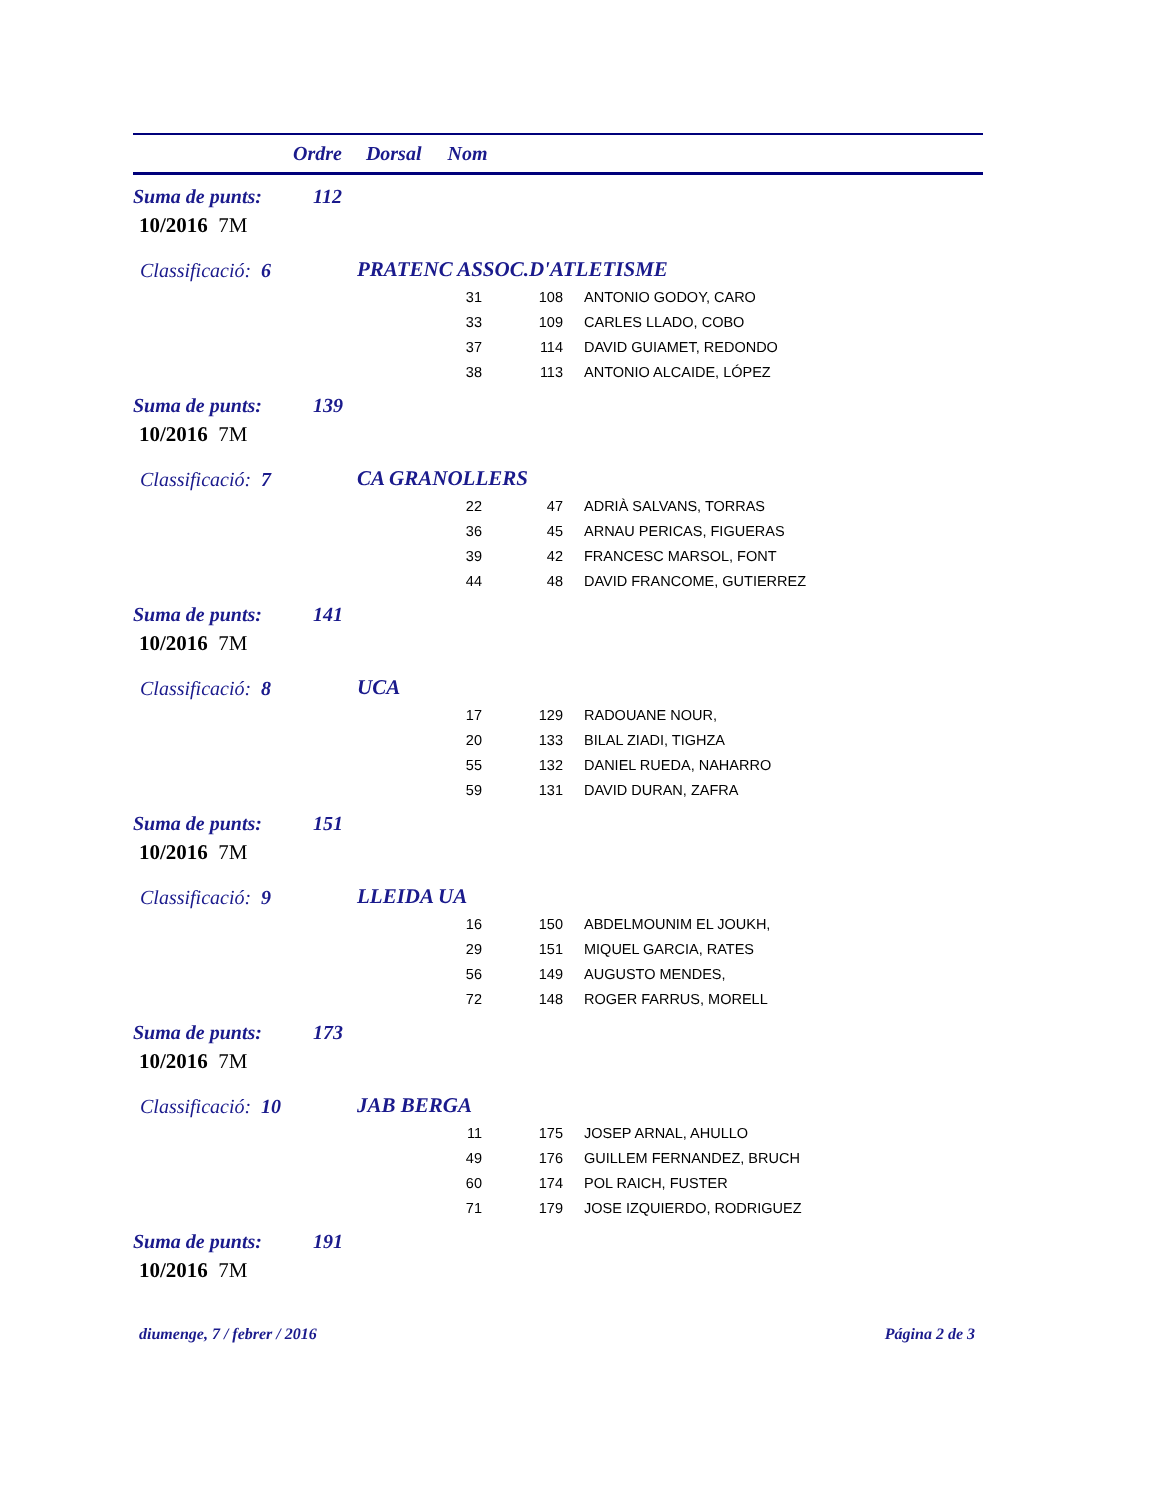Ordre Dorsal Nom
Suma de punts: 112
10/2016 7M
Classificació: 6 PRATENC ASSOC.D'ATLETISME
| 31 | 108 | ANTONIO GODOY, CARO |
| 33 | 109 | CARLES LLADO, COBO |
| 37 | 114 | DAVID GUIAMET, REDONDO |
| 38 | 113 | ANTONIO ALCAIDE, LÓPEZ |
Suma de punts: 139
10/2016 7M
Classificació: 7 CA GRANOLLERS
| 22 | 47 | ADRIÀ SALVANS, TORRAS |
| 36 | 45 | ARNAU PERICAS, FIGUERAS |
| 39 | 42 | FRANCESC MARSOL, FONT |
| 44 | 48 | DAVID FRANCOME, GUTIERREZ |
Suma de punts: 141
10/2016 7M
Classificació: 8 UCA
| 17 | 129 | RADOUANE NOUR, |
| 20 | 133 | BILAL ZIADI, TIGHZA |
| 55 | 132 | DANIEL RUEDA, NAHARRO |
| 59 | 131 | DAVID DURAN, ZAFRA |
Suma de punts: 151
10/2016 7M
Classificació: 9 LLEIDA UA
| 16 | 150 | ABDELMOUNIM EL JOUKH, |
| 29 | 151 | MIQUEL GARCIA, RATES |
| 56 | 149 | AUGUSTO MENDES, |
| 72 | 148 | ROGER FARRUS, MORELL |
Suma de punts: 173
10/2016 7M
Classificació: 10 JAB BERGA
| 11 | 175 | JOSEP ARNAL, AHULLO |
| 49 | 176 | GUILLEM FERNANDEZ, BRUCH |
| 60 | 174 | POL RAICH, FUSTER |
| 71 | 179 | JOSE IZQUIERDO, RODRIGUEZ |
Suma de punts: 191
10/2016 7M
diumenge, 7 / febrer / 2016 Página 2 de 3